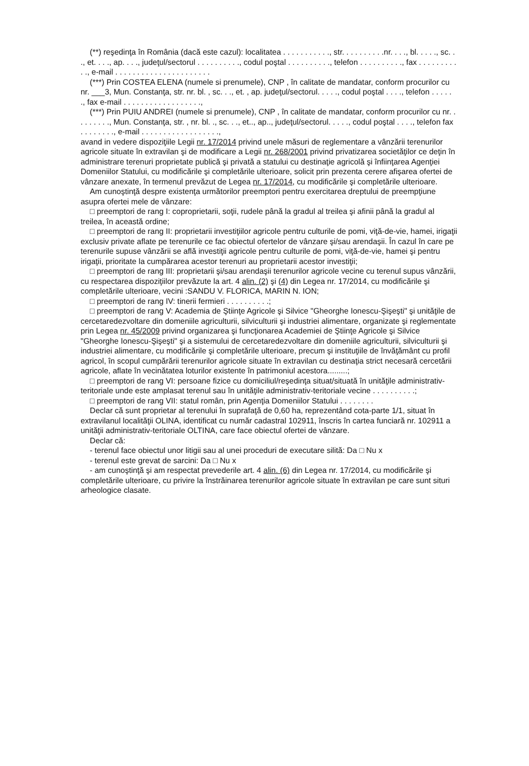(**) reşedinţa în România (dacă este cazul): localitatea . . . . . . . . . . ., str. . . . . . . . . .nr. . . ., bl. . . . ., sc. . ., et. . . ., ap. . . ., judeţul/sectorul . . . . . . . . . ., codul poştal . . . . . . . . . ., telefon . . . . . . . . . ., fax . . . . . . . . . . ., e-mail . . . . . . . . . . . . . . . . . . . . . .
(***) Prin COSTEA ELENA (numele si prenumele), CNP , în calitate de mandatar, conform procurilor cu nr. ___3, Mun. Constanţa, str. nr. bl. , sc. . ., et. , ap. judeţul/sectorul. . . . ., codul poştal . . . ., telefon . . . . . ., fax e-mail . . . . . . . . . . . . . . . . . .,
(***) Prin PUIU ANDREI (numele si prenumele), CNP , în calitate de mandatar, conform procurilor cu nr. . . . . . . . ., Mun. Constanţa, str. , nr. bl. ., sc. . ., et.., ap.., judeţul/sectorul. . . . ., codul poştal . . . ., telefon fax . . . . . . . ., e-mail . . . . . . . . . . . . . . . . . .,
avand in vedere dispoziţiile Legii nr. 17/2014 privind unele măsuri de reglementare a vânzării terenurilor agricole situate în extravilan şi de modificare a Legii nr. 268/2001 privind privatizarea societăţilor ce deţin în administrare terenuri proprietate publică şi privată a statului cu destinaţie agricolă şi înfiinţarea Agenţiei Domeniilor Statului, cu modificările şi completările ulterioare, solicit prin prezenta cerere afişarea ofertei de vânzare anexate, în termenul prevăzut de Legea nr. 17/2014, cu modificările şi completările ulterioare.
Am cunoştinţă despre existenţa următorilor preemptori pentru exercitarea dreptului de preempţiune asupra ofertei mele de vânzare:
□ preemptori de rang I: coproprietarii, soţii, rudele până la gradul al treilea şi afinii până la gradul al treilea, în această ordine;
□ preemptori de rang II: proprietarii investiţiilor agricole pentru culturile de pomi, viţă-de-vie, hamei, irigaţii exclusiv private aflate pe terenurile ce fac obiectul ofertelor de vânzare şi/sau arendaşii. În cazul în care pe terenurile supuse vânzării se află investiţii agricole pentru culturile de pomi, viţă-de-vie, hamei şi pentru irigaţii, prioritate la cumpărarea acestor terenuri au proprietarii acestor investiţii;
□ preemptori de rang III: proprietarii şi/sau arendaşii terenurilor agricole vecine cu terenul supus vânzării, cu respectarea dispoziţiilor prevăzute la art. 4 alin. (2) şi (4) din Legea nr. 17/2014, cu modificările şi completările ulterioare, vecini :SANDU V. FLORICA, MARIN N. ION;
□ preemptori de rang IV: tinerii fermieri . . . . . . . . . .;
□ preemptori de rang V: Academia de Ştiinţe Agricole şi Silvice "Gheorghe Ionescu-Şişeşti" şi unităţile de cercetaredezvoltare din domeniile agriculturii, silviculturii şi industriei alimentare, organizate şi reglementate prin Legea nr. 45/2009 privind organizarea şi funcţionarea Academiei de Ştiinţe Agricole şi Silvice "Gheorghe Ionescu-Şişeşti" şi a sistemului de cercetaredezvoltare din domeniile agriculturii, silviculturii şi industriei alimentare, cu modificările şi completările ulterioare, precum şi instituţiile de învăţământ cu profil agricol, în scopul cumpărării terenurilor agricole situate în extravilan cu destinaţia strict necesară cercetării agricole, aflate în vecinătatea loturilor existente în patrimoniul acestora.........;
□ preemptori de rang VI: persoane fizice cu domiciliul/reşedinţa situat/situată în unităţile administrativ-teritoriale unde este amplasat terenul sau în unităţile administrativ-teritoriale vecine . . . . . . . . . .;
□ preemptori de rang VII: statul român, prin Agenţia Domeniilor Statului . . . . . . . .
Declar că sunt proprietar al terenului în suprafaţă de 0,60 ha, reprezentând cota-parte 1/1, situat în extravilanul localităţii OLINA, identificat cu număr cadastral 102911, înscris în cartea funciară nr. 102911 a unităţii administrativ-teritoriale OLTINA, care face obiectul ofertei de vânzare.
Declar că:
- terenul face obiectul unor litigii sau al unei proceduri de executare silită: Da □ Nu x
- terenul este grevat de sarcini: Da □ Nu x
- am cunoştinţă şi am respectat prevederile art. 4 alin. (6) din Legea nr. 17/2014, cu modificările şi completările ulterioare, cu privire la înstrăinarea terenurilor agricole situate în extravilan pe care sunt situri arheologice clasate.